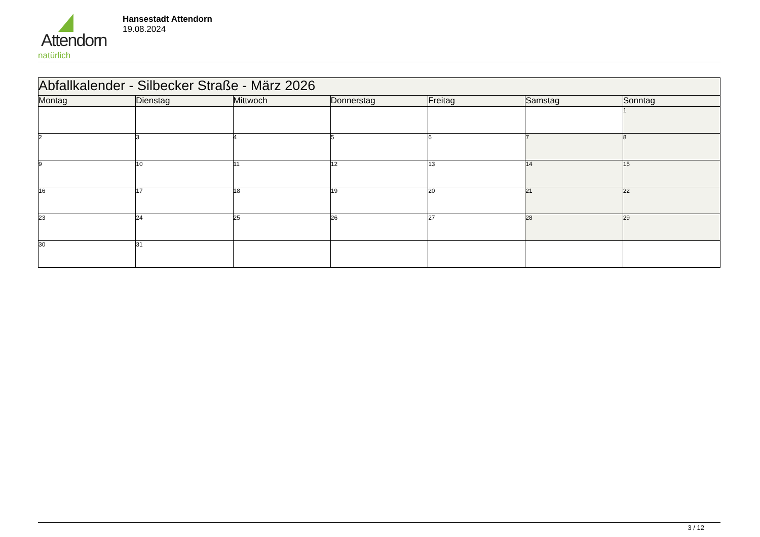Attendorn
natürlich
Hansestadt Attendorn
19.08.2024
| Abfallkalender - Silbecker Straße - März 2026 | | | | | | |
| --- | --- | --- | --- | --- | --- | --- |
| Montag | Dienstag | Mittwoch | Donnerstag | Freitag | Samstag | Sonntag |
| | | | | | | 1 |
| 2 | 3 | 4 | 5 | 6 | 7 | 8 |
| 9 | 10 | 11 | 12 | 13 | 14 | 15 |
| 16 | 17 | 18 | 19 | 20 | 21 | 22 |
| 23 | 24 | 25 | 26 | 27 | 28 | 29 |
| 30 | 31 | | | | | |
3 / 12